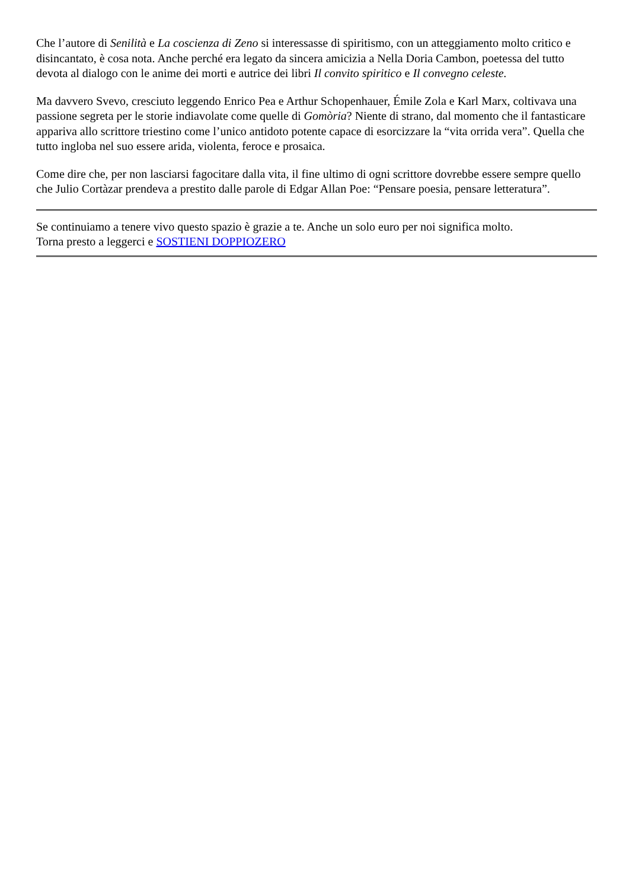Che l’autore di Senilità e La coscienza di Zeno si interessasse di spiritismo, con un atteggiamento molto critico e disincantato, è cosa nota. Anche perché era legato da sincera amicizia a Nella Doria Cambon, poetessa del tutto devota al dialogo con le anime dei morti e autrice dei libri Il convito spiritico e Il convegno celeste.
Ma davvero Svevo, cresciuto leggendo Enrico Pea e Arthur Schopenhauer, Émile Zola e Karl Marx, coltivava una passione segreta per le storie indiavolate come quelle di Gomòria? Niente di strano, dal momento che il fantasticare appariva allo scrittore triestino come l’unico antidoto potente capace di esorcizzare la “vita orrida vera”. Quella che tutto ingloba nel suo essere arida, violenta, feroce e prosaica.
Come dire che, per non lasciarsi fagocitare dalla vita, il fine ultimo di ogni scrittore dovrebbe essere sempre quello che Julio Cortàzar prendeva a prestito dalle parole di Edgar Allan Poe: “Pensare poesia, pensare letteratura”.
Se continuiamo a tenere vivo questo spazio è grazie a te. Anche un solo euro per noi significa molto.
Torna presto a leggerci e SOSTIENI DOPPIOZERO